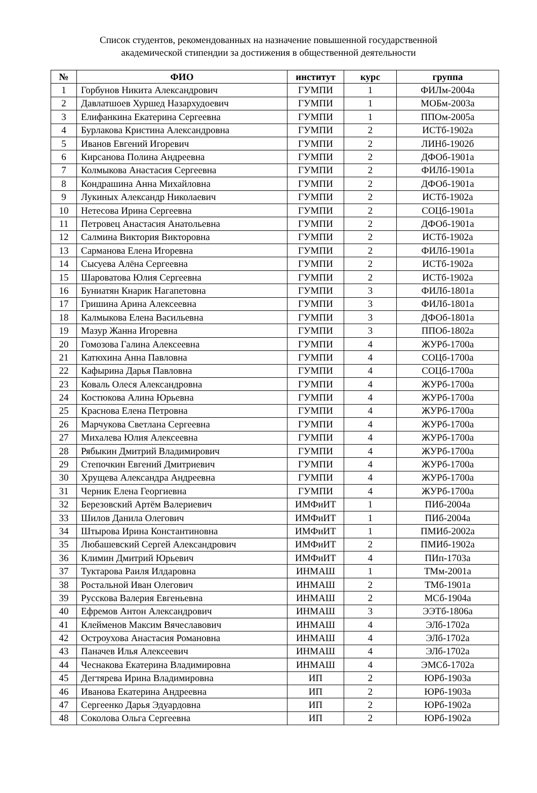Список студентов, рекомендованных на назначение повышенной государственной
академической стипендии за достижения в общественной деятельности
| № | ФИО | институт | курс | группа |
| --- | --- | --- | --- | --- |
| 1 | Горбунов Никита Александрович | ГУМПИ | 1 | ФИЛм-2004а |
| 2 | Давлатшоев Хуршед Назархудоевич | ГУМПИ | 1 | МОБм-2003а |
| 3 | Елифанкина Екатерина Сергеевна | ГУМПИ | 1 | ППОм-2005а |
| 4 | Бурлакова Кристина Александровна | ГУМПИ | 2 | ИСТб-1902а |
| 5 | Иванов Евгений Игоревич | ГУМПИ | 2 | ЛИНб-1902б |
| 6 | Кирсанова Полина Андреевна | ГУМПИ | 2 | ДФОб-1901а |
| 7 | Колмыкова Анастасия Сергеевна | ГУМПИ | 2 | ФИЛб-1901а |
| 8 | Кондрашина Анна Михайловна | ГУМПИ | 2 | ДФОб-1901а |
| 9 | Лукиных Александр Николаевич | ГУМПИ | 2 | ИСТб-1902а |
| 10 | Нетесова Ирина Сергеевна | ГУМПИ | 2 | СОЦб-1901а |
| 11 | Петровец Анастасия Анатольевна | ГУМПИ | 2 | ДФОб-1901а |
| 12 | Салмина Виктория Викторовна | ГУМПИ | 2 | ИСТб-1902а |
| 13 | Сарманова Елена Игоревна | ГУМПИ | 2 | ФИЛб-1901а |
| 14 | Сысуева Алёна Сергеевна | ГУМПИ | 2 | ИСТб-1902а |
| 15 | Шароватова Юлия Сергеевна | ГУМПИ | 2 | ИСТб-1902а |
| 16 | Буниатян Кнарик Нагапетовна | ГУМПИ | 3 | ФИЛб-1801а |
| 17 | Гришина Арина Алексеевна | ГУМПИ | 3 | ФИЛб-1801а |
| 18 | Калмыкова Елена Васильевна | ГУМПИ | 3 | ДФОб-1801а |
| 19 | Мазур Жанна Игоревна | ГУМПИ | 3 | ППОб-1802а |
| 20 | Гомозова Галина Алексеевна | ГУМПИ | 4 | ЖУРб-1700а |
| 21 | Катюхина Анна Павловна | ГУМПИ | 4 | СОЦб-1700а |
| 22 | Кафырина Дарья Павловна | ГУМПИ | 4 | СОЦб-1700а |
| 23 | Коваль Олеся Александровна | ГУМПИ | 4 | ЖУРб-1700а |
| 24 | Костюкова Алина Юрьевна | ГУМПИ | 4 | ЖУРб-1700а |
| 25 | Краснова Елена Петровна | ГУМПИ | 4 | ЖУРб-1700а |
| 26 | Марчукова Светлана Сергеевна | ГУМПИ | 4 | ЖУРб-1700а |
| 27 | Михалева Юлия Алексеевна | ГУМПИ | 4 | ЖУРб-1700а |
| 28 | Рябыкин Дмитрий Владимирович | ГУМПИ | 4 | ЖУРб-1700а |
| 29 | Степочкин Евгений Дмитриевич | ГУМПИ | 4 | ЖУРб-1700а |
| 30 | Хрущева Александра Андреевна | ГУМПИ | 4 | ЖУРб-1700а |
| 31 | Черник Елена Георгиевна | ГУМПИ | 4 | ЖУРб-1700а |
| 32 | Березовский Артём Валериевич | ИМФиИТ | 1 | ПИб-2004а |
| 33 | Шилов Данила Олегович | ИМФиИТ | 1 | ПИб-2004а |
| 34 | Штырова Ирина Константиновна | ИМФиИТ | 1 | ПМИб-2002а |
| 35 | Любашевский Сергей Александрович | ИМФиИТ | 2 | ПМИб-1902а |
| 36 | Климин Дмитрий Юрьевич | ИМФиИТ | 4 | ПИп-1703а |
| 37 | Туктарова Раиля Илдаровна | ИНМАШ | 1 | ТМм-2001а |
| 38 | Ростальной Иван Олегович | ИНМАШ | 2 | ТМб-1901а |
| 39 | Русскова Валерия Евгеньевна | ИНМАШ | 2 | МСб-1904а |
| 40 | Ефремов Антон Александрович | ИНМАШ | 3 | ЭЭТб-1806а |
| 41 | Клейменов Максим Вячеславович | ИНМАШ | 4 | ЭЛб-1702а |
| 42 | Остроухова Анастасия Романовна | ИНМАШ | 4 | ЭЛб-1702а |
| 43 | Паначев Илья Алексеевич | ИНМАШ | 4 | ЭЛб-1702а |
| 44 | Чеснакова Екатерина Владимировна | ИНМАШ | 4 | ЭМСб-1702а |
| 45 | Дегтярева Ирина Владимировна | ИП | 2 | ЮРб-1903а |
| 46 | Иванова Екатерина Андреевна | ИП | 2 | ЮРб-1903а |
| 47 | Сергеенко Дарья Эдуардовна | ИП | 2 | ЮРб-1902а |
| 48 | Соколова Ольга Сергеевна | ИП | 2 | ЮРб-1902а |